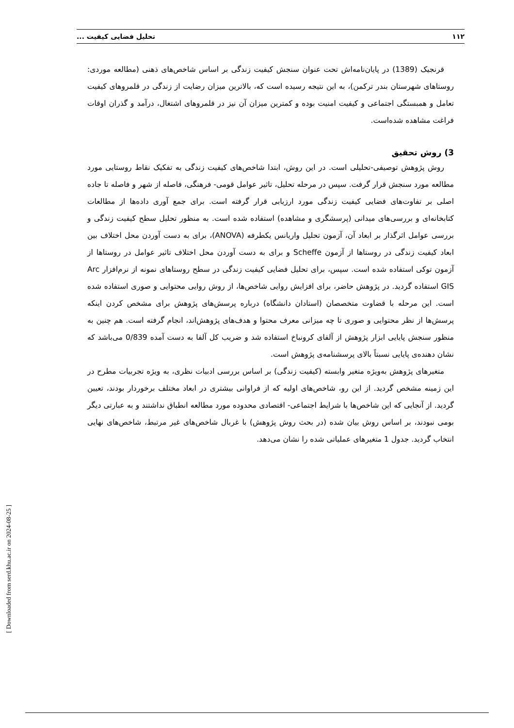۱۱۲ تحلیل فضایی کیفیت ...
قرنجیک (1389) در پایان‌نامه‌اش تحت عنوان سنجش کیفیت زندگی بر اساس شاخص‌های ذهنی (مطالعه موردی: روستاهای شهرستان بندر ترکمن)، به این نتیجه رسیده است که، بالاترین میزان رضایت از زندگی در قلمروهای کیفیت تعامل و همبستگی اجتماعی و کیفیت امنیت بوده و کمترین میزان آن نیز در قلمروهای اشتغال، درآمد و گذران اوقات فراغت مشاهده شده‌است.
3) روش تحقیق
روش پژوهش توصیفی-تحلیلی است. در این روش، ابتدا شاخص‌های کیفیت زندگی به تفکیک نقاط روستایی مورد مطالعه مورد سنجش قرار گرفت. سپس در مرحله تحلیل، تاثیر عوامل قومی- فرهنگی، فاصله از شهر و فاصله تا جاده اصلی بر تفاوت‌های فضایی کیفیت زندگی مورد ارزیابی قرار گرفته است. برای جمع آوری داده‌ها از مطالعات کتابخانه‌ای و بررسی‌های میدانی (پرسشگری و مشاهده) استفاده شده است. به منظور تحلیل سطح کیفیت زندگی و بررسی عوامل اثرگذار بر ابعاد آن، آزمون تحلیل واریانس یکطرفه (ANOVA)، برای به دست آوردن محل اختلاف بین ابعاد کیفیت زندگی در روستاها از آزمون Scheffe و برای به دست آوردن محل اختلاف تاثیر عوامل در روستاها از آزمون توکی استفاده شده است. سپس، برای تحلیل فضایی کیفیت زندگی در سطح روستاهای نمونه از نرم‌افزار Arc GIS استفاده گردید. در پژوهش حاضر، برای افزایش روایی شاخص‌ها، از روش روایی محتوایی و صوری استفاده شده است. این مرحله با قضاوت متخصصان (استادان دانشگاه) درباره پرسش‌های پژوهش برای مشخص کردن اینکه پرسش‌ها از نظر محتوایی و صوری تا چه میزانی معرف محتوا و هدف‌های پژوهش‌اند، انجام گرفته است. هم چنین به منظور سنجش پایایی ابزار پژوهش از آلفای کرونباخ استفاده شد و ضریب کل آلفا به دست آمده 0/839 می‌باشد که نشان دهنده‌ی پایایی نسبتاً بالای پرسشنامه‌ی پژوهش است.
متغیرهای پژوهش به‌ویژه متغیر وابسته (کیفیت زندگی) بر اساس بررسی ادبیات نظری، به ویژه تجربیات مطرح در این زمینه مشخص گردید. از این رو، شاخص‌های اولیه که از فراوانی بیشتری در ابعاد مختلف برخوردار بودند، تعیین گردید. از آنجایی که این شاخص‌ها با شرایط اجتماعی- اقتصادی محدوده مورد مطالعه انطباق نداشتند و به عبارتی دیگر بومی نبودند، بر اساس روش بیان شده (در بحث روش پژوهش) با غربال شاخص‌های غیر مرتبط، شاخص‌های نهایی انتخاب گردید. جدول 1 متغیرهای عملیاتی شده را نشان می‌دهد.
[ Downloaded from serd.khu.ac.ir on 2024-08-25 ]